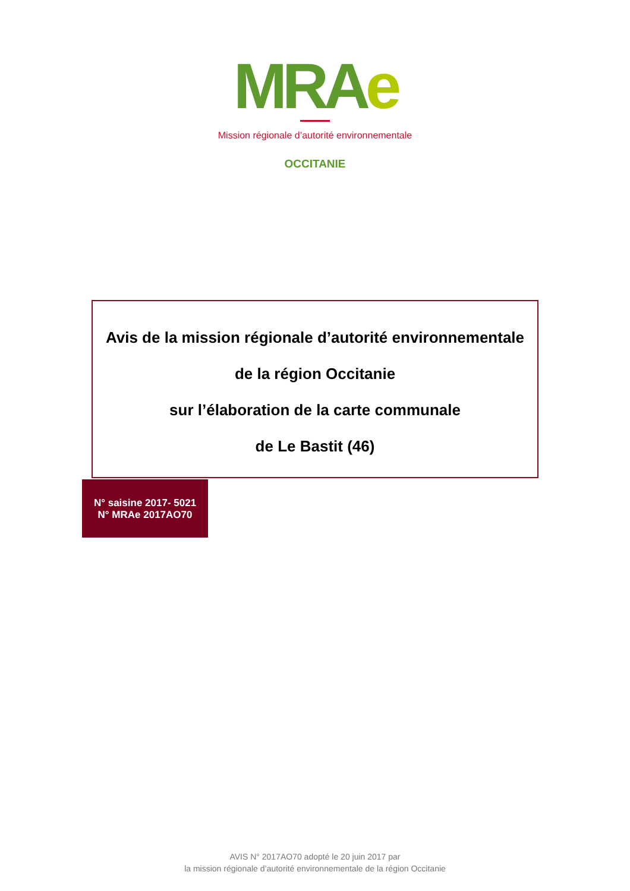MRAe
Mission régionale d’autorité environnementale
OCCITANIE
Avis de la mission régionale d’autorité environnementale
de la région Occitanie
sur l’élaboration de la carte communale
de Le Bastit (46)
N° saisine 2017- 5021
N° MRAe 2017AO70
AVIS N° 2017AO70 adopté le 20 juin 2017 par
la mission régionale d’autorité environnementale de la région Occitanie